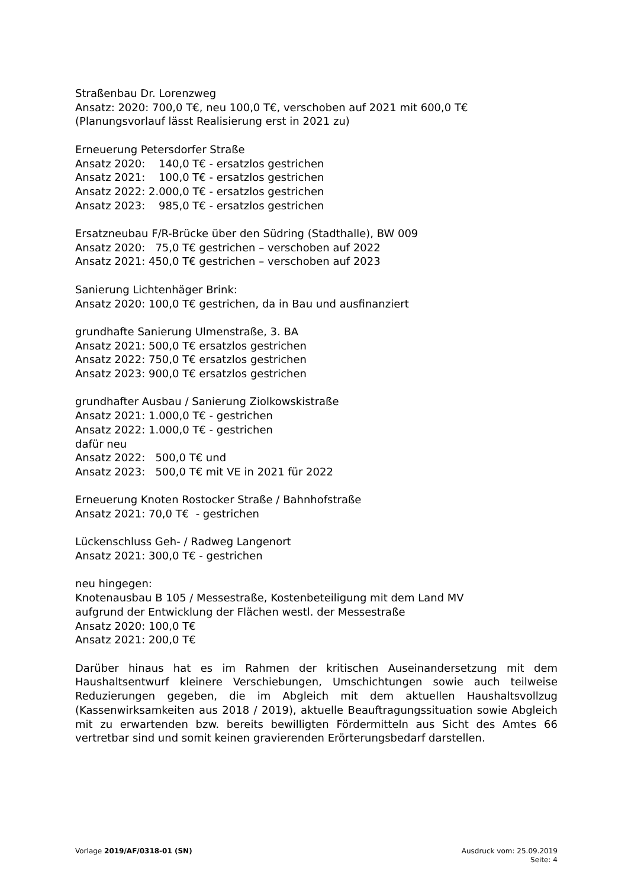Straßenbau Dr. Lorenzweg
Ansatz: 2020: 700,0 T€, neu 100,0 T€, verschoben auf 2021 mit 600,0 T€
(Planungsvorlauf lässt Realisierung erst in 2021 zu)
Erneuerung Petersdorfer Straße
Ansatz 2020: 140,0 T€ - ersatzlos gestrichen
Ansatz 2021: 100,0 T€ - ersatzlos gestrichen
Ansatz 2022: 2.000,0 T€ - ersatzlos gestrichen
Ansatz 2023: 985,0 T€ - ersatzlos gestrichen
Ersatzneubau F/R-Brücke über den Südring (Stadthalle), BW 009
Ansatz 2020: 75,0 T€ gestrichen – verschoben auf 2022
Ansatz 2021: 450,0 T€ gestrichen – verschoben auf 2023
Sanierung Lichtenhäger Brink:
Ansatz 2020: 100,0 T€ gestrichen, da in Bau und ausfinanziert
grundhafte Sanierung Ulmenstraße, 3. BA
Ansatz 2021: 500,0 T€ ersatzlos gestrichen
Ansatz 2022: 750,0 T€ ersatzlos gestrichen
Ansatz 2023: 900,0 T€ ersatzlos gestrichen
grundhafter Ausbau / Sanierung Ziolkowskistraße
Ansatz 2021: 1.000,0 T€ - gestrichen
Ansatz 2022: 1.000,0 T€ - gestrichen
dafür neu
Ansatz 2022: 500,0 T€ und
Ansatz 2023: 500,0 T€ mit VE in 2021 für 2022
Erneuerung Knoten Rostocker Straße / Bahnhofstraße
Ansatz 2021: 70,0 T€ - gestrichen
Lückenschluss Geh- / Radweg Langenort
Ansatz 2021: 300,0 T€ - gestrichen
neu hingegen:
Knotenausbau B 105 / Messestraße, Kostenbeteiligung mit dem Land MV
aufgrund der Entwicklung der Flächen westl. der Messestraße
Ansatz 2020: 100,0 T€
Ansatz 2021: 200,0 T€
Darüber hinaus hat es im Rahmen der kritischen Auseinandersetzung mit dem Haushaltsentwurf kleinere Verschiebungen, Umschichtungen sowie auch teilweise Reduzierungen gegeben, die im Abgleich mit dem aktuellen Haushaltsvollzug (Kassenwirksamkeiten aus 2018 / 2019), aktuelle Beauftragungssituation sowie Abgleich mit zu erwartenden bzw. bereits bewilligten Fördermitteln aus Sicht des Amtes 66 vertretbar sind und somit keinen gravierenden Erörterungsbedarf darstellen.
Vorlage 2019/AF/0318-01 (SN) Ausdruck vom: 25.09.2019
Seite: 4